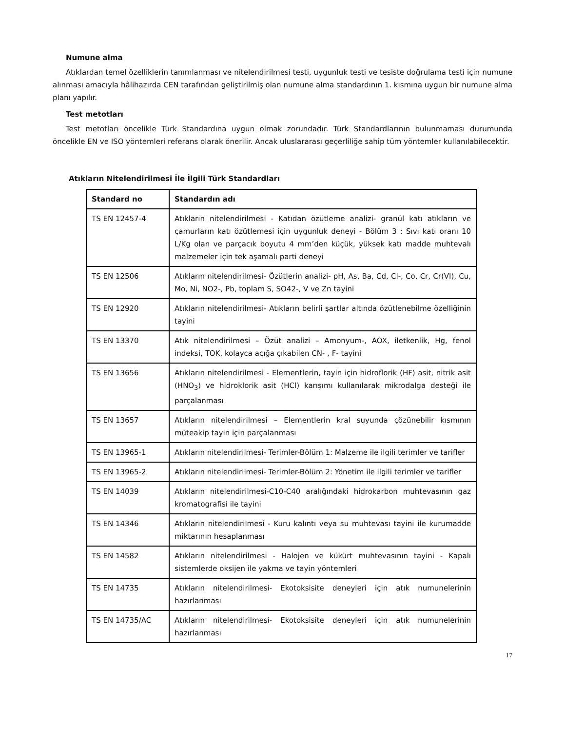Numune alma
Atıklardan temel özelliklerin tanımlanması ve nitelendirilmesi testi, uygunluk testi ve tesiste doğrulama testi için numune alınması amacıyla hâlihazırda CEN tarafından geliştirilmiş olan numune alma standardının 1. kısmına uygun bir numune alma planı yapılır.
Test metotları
Test metotları öncelikle Türk Standardına uygun olmak zorundadır. Türk Standardlarının bulunmaması durumunda öncelikle EN ve ISO yöntemleri referans olarak önerilir. Ancak uluslararası geçerliliğe sahip tüm yöntemler kullanılabilecektir.
Atıkların Nitelendirilmesi İle İlgili Türk Standardları
| Standard no | Standardın adı |
| --- | --- |
| TS EN 12457-4 | Atıkların nitelendirilmesi - Katıdan özütleme analizi- granül katı atıkların ve çamurların katı özütlemesi için uygunluk deneyi - Bölüm 3 : Sıvı katı oranı 10 L/Kg olan ve parçacık boyutu 4 mm’den küçük, yüksek katı madde muhtevalı malzemeler için tek aşamalı parti deneyi |
| TS EN 12506 | Atıkların nitelendirilmesi- Özütlerin analizi- pH, As, Ba, Cd, Cl-, Co, Cr, Cr(VI), Cu, Mo, Ni, NO2-, Pb, toplam S, SO42-, V ve Zn tayini |
| TS EN 12920 | Atıkların nitelendirilmesi- Atıkların belirli şartlar altında özütlenebilme özelliğinin tayini |
| TS EN 13370 | Atık nitelendirilmesi – Özüt analizi – Amonyum-, AOX, iletkenlik, Hg, fenol indeksi, TOK, kolayca açığa çıkabilen CN- , F- tayini |
| TS EN 13656 | Atıkların nitelendirilmesi - Elementlerin, tayin için hidroflorik (HF) asit, nitrik asit (HNO<sub>3</sub>) ve hidroklorik asit (HCl) karışımı kullanılarak mikrodalga desteği ile parçalanması |
| TS EN 13657 | Atıkların nitelendirilmesi – Elementlerin kral suyunda çözünebilir kısmının müteakip tayin için parçalanması |
| TS EN 13965-1 | Atıkların nitelendirilmesi- Terimler-Bölüm 1: Malzeme ile ilgili terimler ve tarifler |
| TS EN 13965-2 | Atıkların nitelendirilmesi- Terimler-Bölüm 2: Yönetim ile ilgili terimler ve tarifler |
| TS EN 14039 | Atıkların nitelendirilmesi-C10-C40 aralığındaki hidrokarbon muhtevasının gaz kromatografisi ile tayini |
| TS EN 14346 | Atıkların nitelendirilmesi - Kuru kalıntı veya su muhtevası tayini ile kurumadde miktarının hesaplanması |
| TS EN 14582 | Atıkların nitelendirilmesi - Halojen ve kükürt muhtevasının tayini - Kapalı sistemlerde oksijen ile yakma ve tayin yöntemleri |
| TS EN 14735 | Atıkların nitelendirilmesi- Ekotoksisite deneyleri için atık numunelerinin hazırlanması |
| TS EN 14735/AC | Atıkların nitelendirilmesi- Ekotoksisite deneyleri için atık numunelerinin hazırlanması |
17